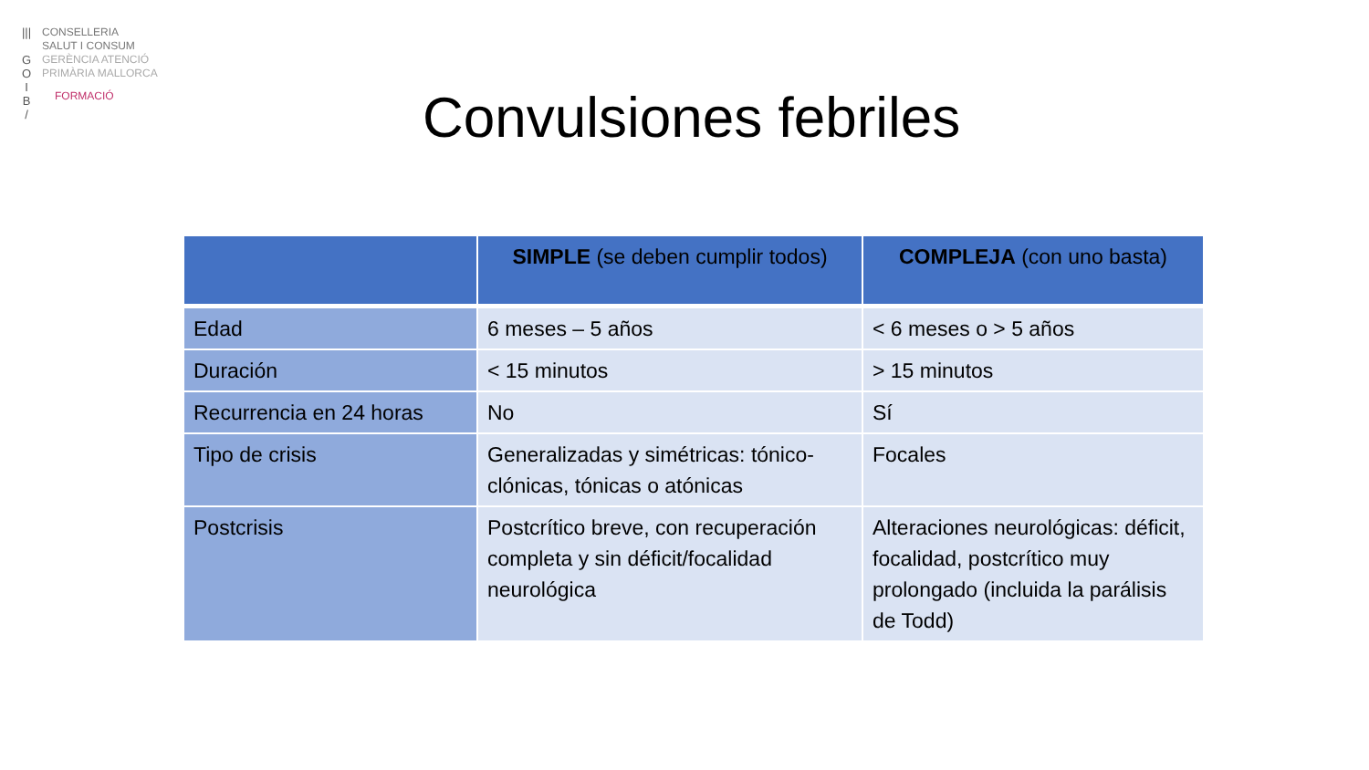|||
G
O
I
B
/
CONSELLERIA
SALUT I CONSUM
GERÈNCIA ATENCIÓ
PRIMÀRIA MALLORCA
FORMACIÓ
Convulsiones febriles
| | SIMPLE (se deben cumplir todos) | COMPLEJA (con uno basta) |
| --- | --- | --- |
| Edad | 6 meses – 5 años | < 6 meses o > 5 años |
| Duración | < 15 minutos | > 15 minutos |
| Recurrencia en 24 horas | No | Sí |
| Tipo de crisis | Generalizadas y simétricas: tónico-clónicas, tónicas o atónicas | Focales |
| Postcrisis | Postcrítico breve, con recuperación completa y sin déficit/focalidad neurológica | Alteraciones neurológicas: déficit, focalidad, postcrítico muy prolongado (incluida la parálisis de Todd) |